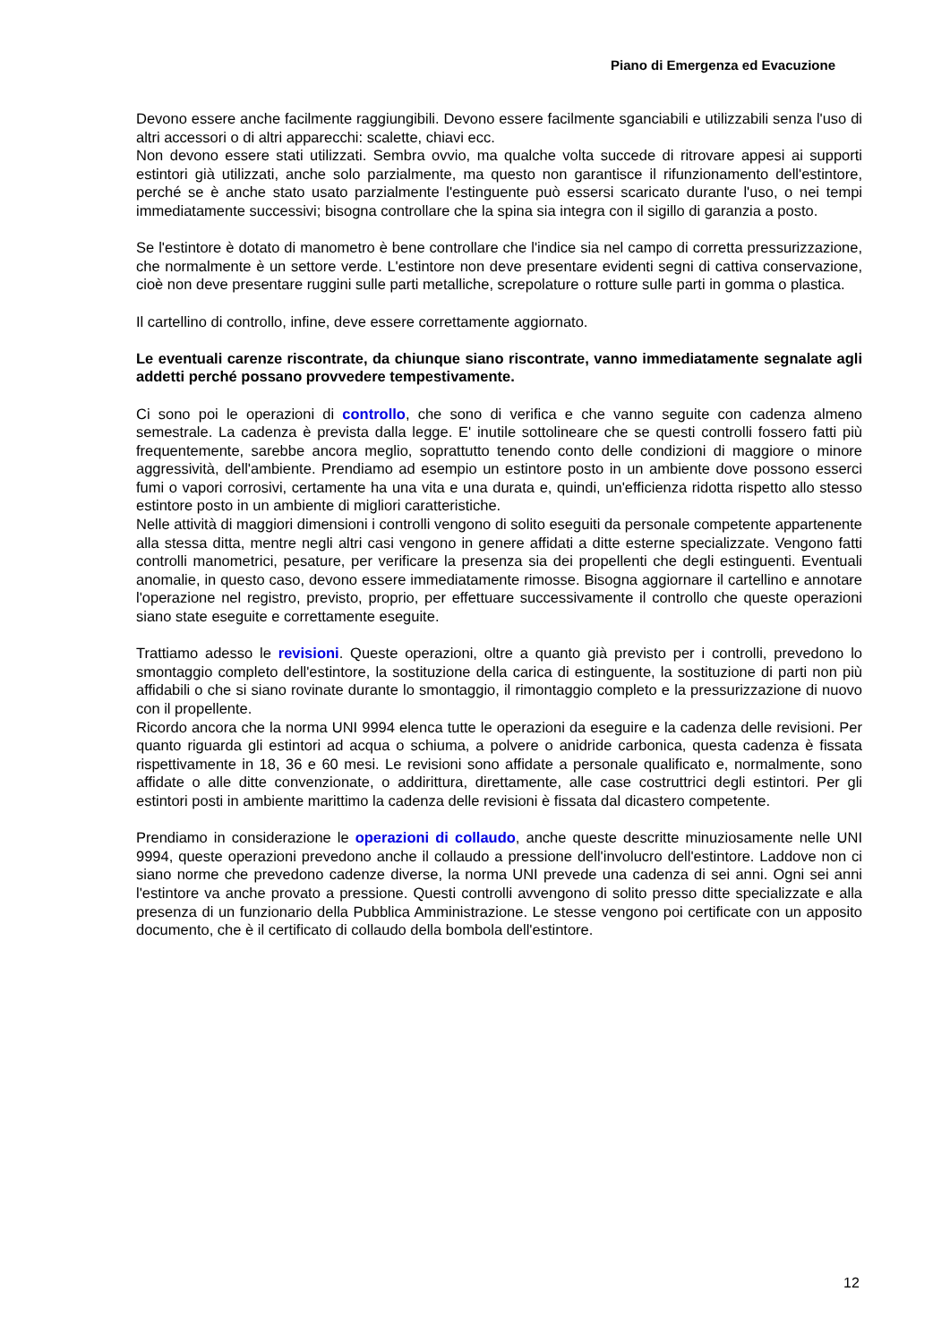Piano di Emergenza ed Evacuzione
Devono essere anche facilmente raggiungibili. Devono essere facilmente sganciabili e utilizzabili senza l'uso di altri accessori o di altri apparecchi: scalette, chiavi ecc.
Non devono essere stati utilizzati. Sembra ovvio, ma qualche volta succede di ritrovare appesi ai supporti estintori già utilizzati, anche solo parzialmente, ma questo non garantisce il rifunzionamento dell'estintore, perché se è anche stato usato parzialmente l'estinguente può essersi scaricato durante l'uso, o nei tempi immediatamente successivi; bisogna controllare che la spina sia integra con il sigillo di garanzia a posto.
Se l'estintore è dotato di manometro è bene controllare che l'indice sia nel campo di corretta pressurizzazione, che normalmente è un settore verde. L'estintore non deve presentare evidenti segni di cattiva conservazione, cioè non deve presentare ruggini sulle parti metalliche, screpolature o rotture sulle parti in gomma o plastica.
Il cartellino di controllo, infine, deve essere correttamente aggiornato.
Le eventuali carenze riscontrate, da chiunque siano riscontrate, vanno immediatamente segnalate agli addetti perché possano provvedere tempestivamente.
Ci sono poi le operazioni di controllo, che sono di verifica e che vanno seguite con cadenza almeno semestrale. La cadenza è prevista dalla legge. E' inutile sottolineare che se questi controlli fossero fatti più frequentemente, sarebbe ancora meglio, soprattutto tenendo conto delle condizioni di maggiore o minore aggressività, dell'ambiente. Prendiamo ad esempio un estintore posto in un ambiente dove possono esserci fumi o vapori corrosivi, certamente ha una vita e una durata e, quindi, un'efficienza ridotta rispetto allo stesso estintore posto in un ambiente di migliori caratteristiche.
Nelle attività di maggiori dimensioni i controlli vengono di solito eseguiti da personale competente appartenente alla stessa ditta, mentre negli altri casi vengono in genere affidati a ditte esterne specializzate. Vengono fatti controlli manometrici, pesature, per verificare la presenza sia dei propellenti che degli estinguenti. Eventuali anomalie, in questo caso, devono essere immediatamente rimosse. Bisogna aggiornare il cartellino e annotare l'operazione nel registro, previsto, proprio, per effettuare successivamente il controllo che queste operazioni siano state eseguite e correttamente eseguite.
Trattiamo adesso le revisioni. Queste operazioni, oltre a quanto già previsto per i controlli, prevedono lo smontaggio completo dell'estintore, la sostituzione della carica di estinguente, la sostituzione di parti non più affidabili o che si siano rovinate durante lo smontaggio, il rimontaggio completo e la pressurizzazione di nuovo con il propellente.
Ricordo ancora che la norma UNI 9994 elenca tutte le operazioni da eseguire e la cadenza delle revisioni. Per quanto riguarda gli estintori ad acqua o schiuma, a polvere o anidride carbonica, questa cadenza è fissata rispettivamente in 18, 36 e 60 mesi. Le revisioni sono affidate a personale qualificato e, normalmente, sono affidate o alle ditte convenzionate, o addirittura, direttamente, alle case costruttrici degli estintori. Per gli estintori posti in ambiente marittimo la cadenza delle revisioni è fissata dal dicastero competente.
Prendiamo in considerazione le operazioni di collaudo, anche queste descritte minuziosamente nelle UNI 9994, queste operazioni prevedono anche il collaudo a pressione dell'involucro dell'estintore. Laddove non ci siano norme che prevedono cadenze diverse, la norma UNI prevede una cadenza di sei anni. Ogni sei anni l'estintore va anche provato a pressione. Questi controlli avvengono di solito presso ditte specializzate e alla presenza di un funzionario della Pubblica Amministrazione. Le stesse vengono poi certificate con un apposito documento, che è il certificato di collaudo della bombola dell'estintore.
12